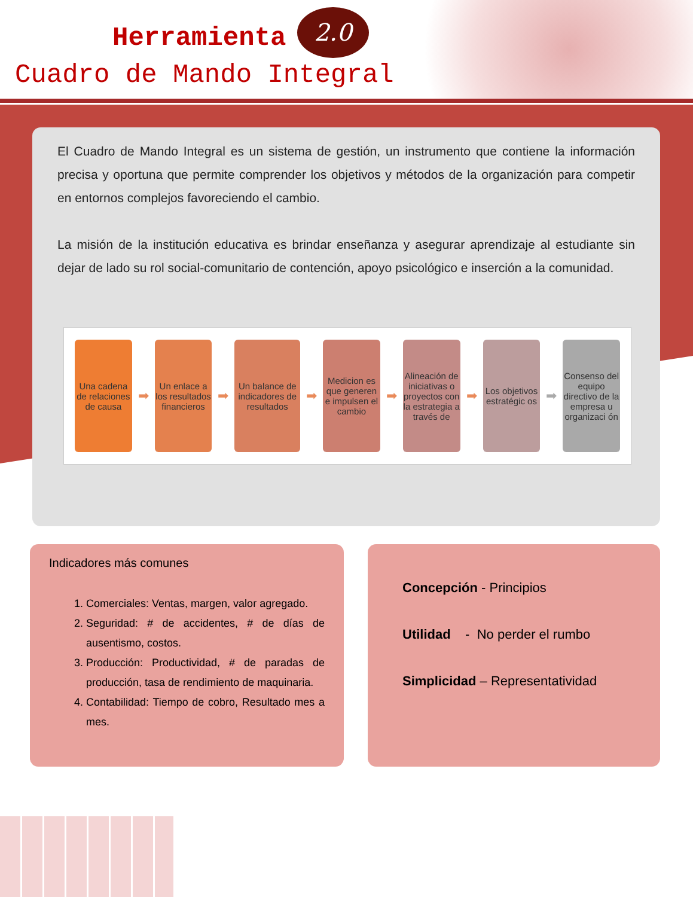Herramienta
2.0
Cuadro de Mando Integral
El Cuadro de Mando Integral es un sistema de gestión, un instrumento que contiene la información precisa y oportuna que permite comprender los objetivos y métodos de la organización para competir en entornos complejos favoreciendo el cambio.
La misión de la institución educativa es brindar enseñanza y asegurar aprendizaje al estudiante sin dejar de lado su rol social-comunitario de contención, apoyo psicológico e inserción a la comunidad.
Una cadena de relaciones de causa
➡
Un enlace a los resultados financieros
➡
Un balance de indicadores de resultados
➡
Medicion es que generen e impulsen el cambio
➡
Alineación de iniciativas o proyectos con la estrategia a través de
➡
Los objetivos estratégic os
➡
Consenso del equipo directivo de la empresa u organizaci ón
Indicadores más comunes
1. Comerciales: Ventas, margen, valor agregado.
2. Seguridad: # de accidentes, # de días de ausentismo, costos.
3. Producción: Productividad, # de paradas de producción, tasa de rendimiento de maquinaria.
4. Contabilidad: Tiempo de cobro, Resultado mes a mes.
Concepción - Principios
Utilidad - No perder el rumbo
Simplicidad – Representatividad